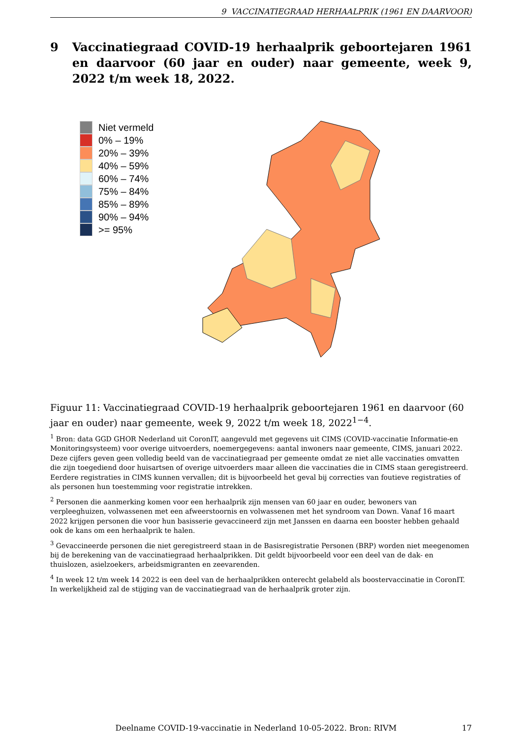9 VACCINATIEGRAAD HERHAALPRIK (1961 EN DAARVOOR)
9 Vaccinatiegraad COVID-19 herhaalprik geboortejaren 1961 en daarvoor (60 jaar en ouder) naar gemeente, week 9, 2022 t/m week 18, 2022.
Niet vermeld
0% – 19%
20% – 39%
40% – 59%
60% – 74%
75% – 84%
85% – 89%
90% – 94%
>= 95%
Figuur 11: Vaccinatiegraad COVID-19 herhaalprik geboortejaren 1961 en daarvoor (60 jaar en ouder) naar gemeente, week 9, 2022 t/m week 18, 2022<sup>1−4</sup>.
<sup>1</sup> Bron: data GGD GHOR Nederland uit CoronIT, aangevuld met gegevens uit CIMS (COVID-vaccinatie Informatie-en Monitoringsysteem) voor overige uitvoerders, noemergegevens: aantal inwoners naar gemeente, CIMS, januari 2022. Deze cijfers geven geen volledig beeld van de vaccinatiegraad per gemeente omdat ze niet alle vaccinaties omvatten die zijn toegediend door huisartsen of overige uitvoerders maar alleen die vaccinaties die in CIMS staan geregistreerd. Eerdere registraties in CIMS kunnen vervallen; dit is bijvoorbeeld het geval bij correcties van foutieve registraties of als personen hun toestemming voor registratie intrekken.
<sup>2</sup> Personen die aanmerking komen voor een herhaalprik zijn mensen van 60 jaar en ouder, bewoners van verpleeghuizen, volwassenen met een afweerstoornis en volwassenen met het syndroom van Down. Vanaf 16 maart 2022 krijgen personen die voor hun basisserie gevaccineerd zijn met Janssen en daarna een booster hebben gehaald ook de kans om een herhaalprik te halen.
<sup>3</sup> Gevaccineerde personen die niet geregistreerd staan in de Basisregistratie Personen (BRP) worden niet meegenomen bij de berekening van de vaccinatiegraad herhaalprikken. Dit geldt bijvoorbeeld voor een deel van de dak- en thuislozen, asielzoekers, arbeidsmigranten en zeevarenden.
<sup>4</sup> In week 12 t/m week 14 2022 is een deel van de herhaalprikken onterecht gelabeld als boostervaccinatie in CoronIT. In werkelijkheid zal de stijging van de vaccinatiegraad van de herhaalprik groter zijn.
Deelname COVID-19-vaccinatie in Nederland 10-05-2022. Bron: RIVM 17